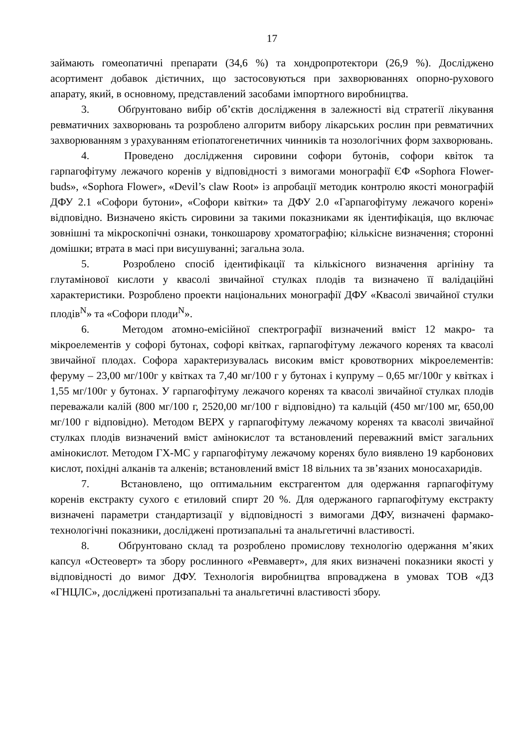17
займають гомеопатичні препарати (34,6 %) та хондропротектори (26,9 %). Досліджено асортимент добавок дієтичних, що застосовуються при захворюваннях опорно-рухового апарату, який, в основному, представлений засобами імпортного виробництва.
3. Обґрунтовано вибір об’єктів дослідження в залежності від стратегії лікування ревматичних захворювань та розроблено алгоритм вибору лікарських рослин при ревматичних захворюванням з урахуванням етіопатогенетичних чинників та нозологічних форм захворювань.
4. Проведено дослідження сировини софори бутонів, софори квіток та гарпагофітуму лежачого коренів у відповідності з вимогами монографії ЄФ «Sophora Flower-buds», «Sophora Flower», «Devil’s claw Root» із апробації методик контролю якості монографій ДФУ 2.1 «Софори бутони», «Софори квітки» та ДФУ 2.0 «Гарпагофітуму лежачого корені» відповідно. Визначено якість сировини за такими показниками як ідентифікація, що включає зовнішні та мікроскопічні ознаки, тонкошарову хроматографію; кількісне визначення; сторонні домішки; втрата в масі при висушуванні; загальна зола.
5. Розроблено спосіб ідентифікації та кількісного визначення аргініну та глутамінової кислоти у квасолі звичайної стулках плодів та визначено її валідаційні характеристики. Розроблено проекти національних монографії ДФУ «Квасолі звичайної стулки плодів<sup>N</sup>» та «Софори плоди<sup>N</sup>».
6. Методом атомно-емісійної спектрографії визначений вміст 12 макро- та мікроелементів у софорі бутонах, софорі квітках, гарпагофітуму лежачого коренях та квасолі звичайної плодах. Софора характеризувалась високим вміст кровотворних мікроелементів: феруму – 23,00 мг/100г у квітках та 7,40 мг/100 г у бутонах і купруму – 0,65 мг/100г у квітках і 1,55 мг/100г у бутонах. У гарпагофітуму лежачого коренях та квасолі звичайної стулках плодів переважали калій (800 мг/100 г, 2520,00 мг/100 г відповідно) та кальцій (450 мг/100 мг, 650,00 мг/100 г відповідно). Методом ВЕРХ у гарпагофітуму лежачому коренях та квасолі звичайної стулках плодів визначений вміст амінокислот та встановлений переважний вміст загальних амінокислот. Методом ГХ-МС у гарпагофітуму лежачому коренях було виявлено 19 карбонових кислот, похідні алканів та алкенів; встановлений вміст 18 вільних та зв’язаних моносахаридів.
7. Встановлено, що оптимальним екстрагентом для одержання гарпагофітуму коренів екстракту сухого є етиловий спирт 20 %. Для одержаного гарпагофітуму екстракту визначені параметри стандартизації у відповідності з вимогами ДФУ, визначені фармако-технологічні показники, досліджені протизапальні та анальгетичні властивості.
8. Обґрунтовано склад та розроблено промислову технологію одержання м’яких капсул «Остеоверт» та збору рослинного «Ревмаверт», для яких визначені показники якості у відповідності до вимог ДФУ. Технологія виробництва впроваджена в умовах ТОВ «ДЗ «ГНЦЛС», досліджені протизапальні та анальгетичні властивості збору.